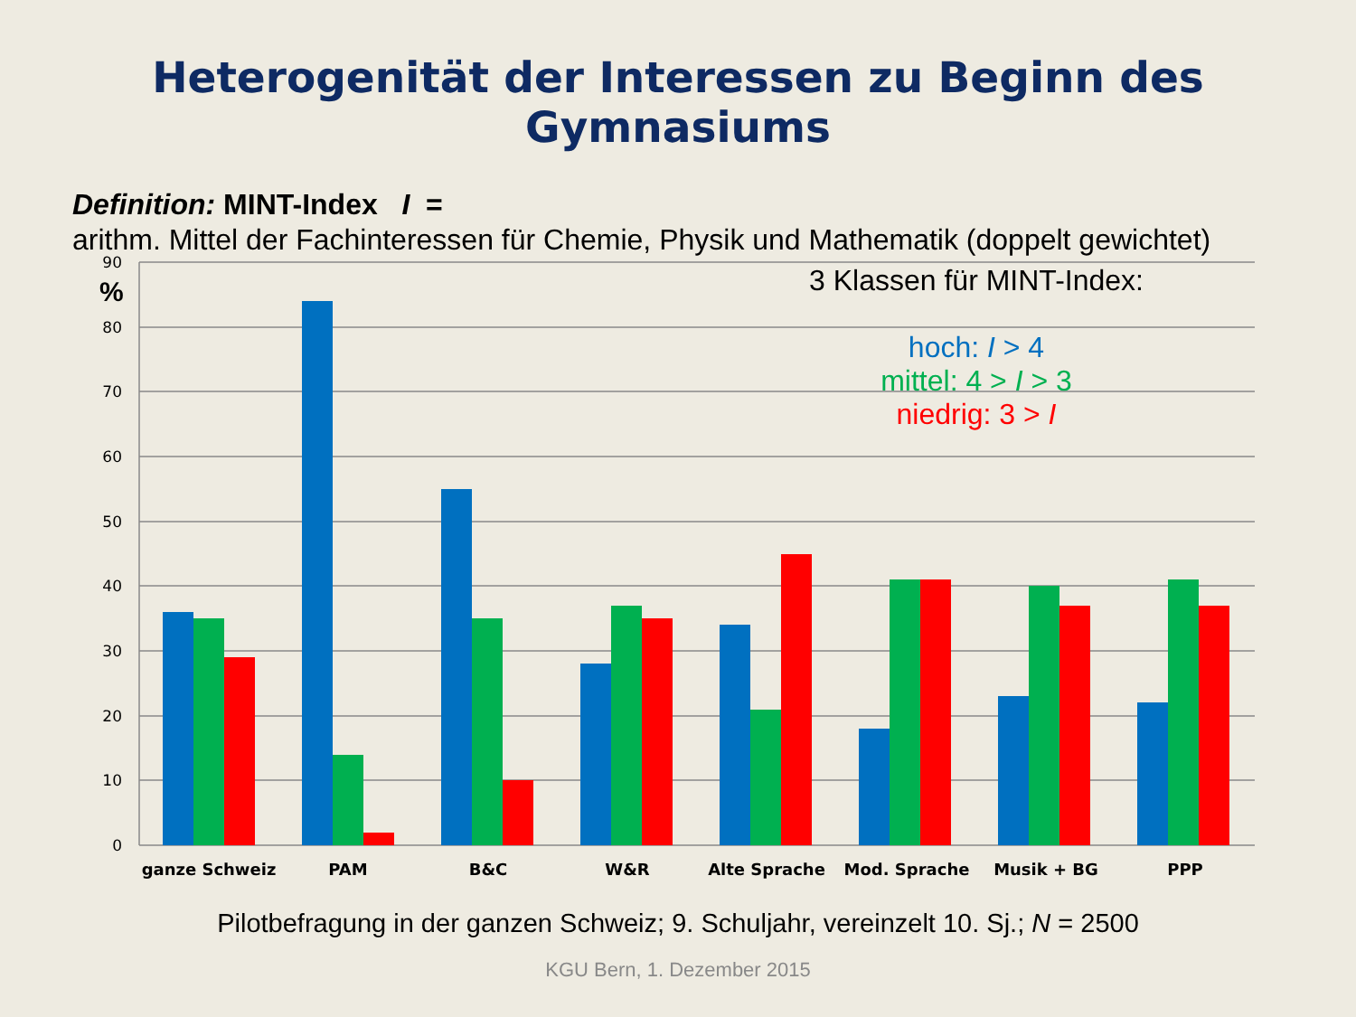Heterogenität der Interessen zu Beginn des Gymnasiums
Definition: MINT-Index I =
arithm. Mittel der Fachinteressen für Chemie, Physik und Mathematik (doppelt gewichtet)
90
80
70
60
50
40
30
20
10
0
%
ganze Schweiz
PAM
B&C
W&R
Alte Sprache
Mod. Sprache
Musik + BG
PPP
3 Klassen für MINT-Index:
hoch: I > 4
mittel: 4 > I > 3
niedrig: 3 > I
Pilotbefragung in der ganzen Schweiz; 9. Schuljahr, vereinzelt 10. Sj.; N = 2500
KGU Bern, 1. Dezember 2015